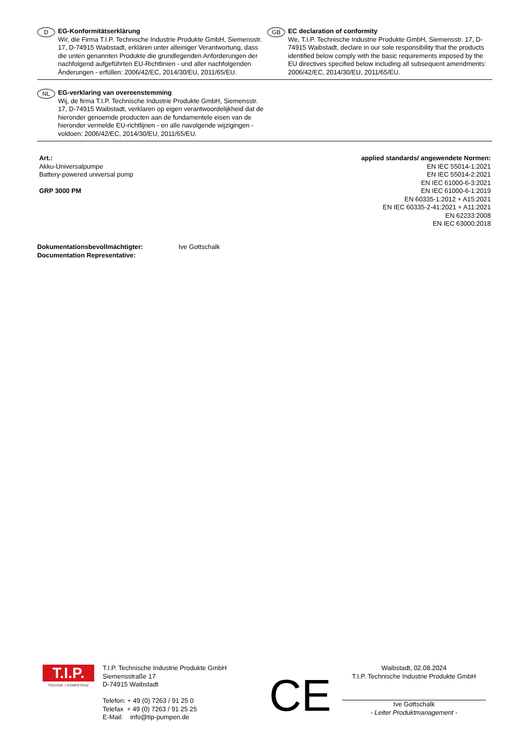D
EG-Konformitätserklärung
Wir, die Firma T.I.P. Technische Industrie Produkte GmbH, Siemensstr. 17, D-74915 Waibstadt, erklären unter alleiniger Verantwortung, dass die unten genannten Produkte die grundlegenden Anforderungen der nachfolgend aufgeführten EU-Richtlinien - und aller nachfolgenden Änderungen - erfüllen: 2006/42/EC, 2014/30/EU, 2011/65/EU.
GB
EC declaration of conformity
We, T.I.P. Technische Industrie Produkte GmbH, Siemensstr. 17, D-74915 Waibstadt, declare in our sole responsibility that the products identified below comply with the basic requirements imposed by the EU directives specified below including all subsequent amendments:
2006/42/EC, 2014/30/EU, 2011/65/EU.
NL
EG-verklaring van overeenstemming
Wij, de firma T.I.P. Technische Industrie Produkte GmbH, Siemensstr. 17, D-74915 Waibstadt, verklaren op eigen verantwoordelijkheid dat de hieronder genoemde producten aan de fundamentele eisen van de hieronder vermelde EU-richtlijnen - en alle navolgende wijzigingen - voldoen: 2006/42/EC, 2014/30/EU, 2011/65/EU.
Art.:
Akku-Universalpumpe
Battery-powered universal pump
GRP 3000 PM
applied standards/ angewendete Normen:
EN IEC 55014-1:2021
EN IEC 55014-2:2021
EN IEC 61000-6-3:2021
EN IEC 61000-6-1:2019
EN 60335-1:2012 + A15:2021
EN IEC 60335-2-41:2021 + A11:2021
EN 62233:2008
EN IEC 63000:2018
Dokumentationsbevollmächtigter:
Documentation Representative:
Ive Gottschalk
T.I.P.
TECHNIK + KOMPETENZ
T.I.P. Technische Industrie Produkte GmbH
Siemensstraße 17
D-74915 Waibstadt
Telefon: + 49 (0) 7263 / 91 25 0
Telefax + 49 (0) 7263 / 91 25 25
E-Mail: info@tip-pumpen.de
CE
Waibstadt, 02.08.2024
T.I.P. Technische Industrie Produkte GmbH
Ive Gottschalk
- Leiter Produktmanagement -